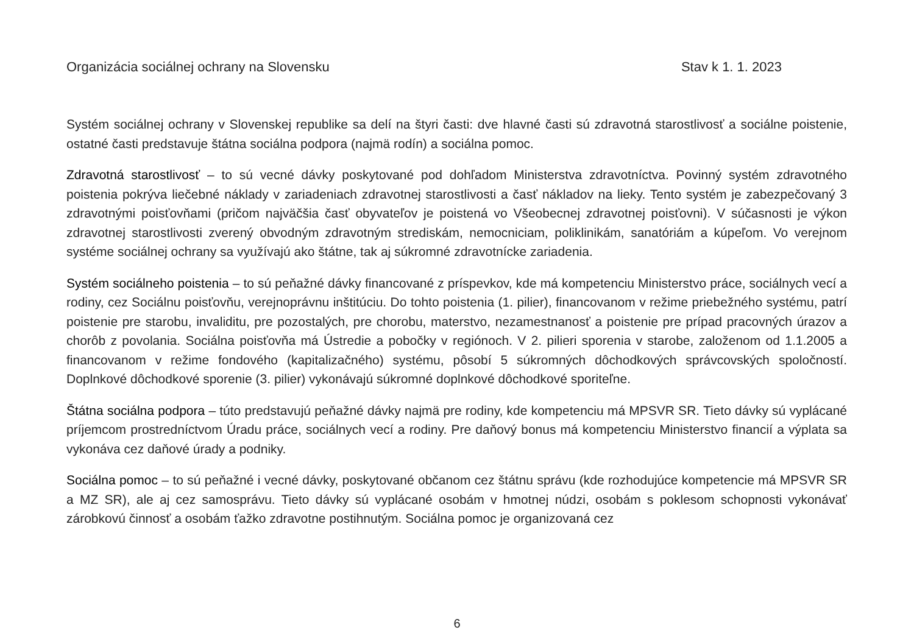Organizácia sociálnej ochrany na Slovensku Stav k 1. 1. 2023
Systém sociálnej ochrany v Slovenskej republike sa delí na štyri časti: dve hlavné časti sú zdravotná starostlivosť a sociálne poistenie, ostatné časti predstavuje štátna sociálna podpora (najmä rodín) a sociálna pomoc.
Zdravotná starostlivosť – to sú vecné dávky poskytované pod dohľadom Ministerstva zdravotníctva. Povinný systém zdravotného poistenia pokrýva liečebné náklady v zariadeniach zdravotnej starostlivosti a časť nákladov na lieky. Tento systém je zabezpečovaný 3 zdravotnými poisťovňami (pričom najväčšia časť obyvateľov je poistená vo Všeobecnej zdravotnej poisťovni). V súčasnosti je výkon zdravotnej starostlivosti zverený obvodným zdravotným strediskám, nemocniciam, poliklinikám, sanatóriám a kúpeľom. Vo verejnom systéme sociálnej ochrany sa využívajú ako štátne, tak aj súkromné zdravotnícke zariadenia.
Systém sociálneho poistenia – to sú peňažné dávky financované z príspevkov, kde má kompetenciu Ministerstvo práce, sociálnych vecí a rodiny, cez Sociálnu poisťovňu, verejnoprávnu inštitúciu. Do tohto poistenia (1. pilier), financovanom v režime priebežného systému, patrí poistenie pre starobu, invaliditu, pre pozostalých, pre chorobu, materstvo, nezamestnanosť a poistenie pre prípad pracovných úrazov a chorôb z povolania. Sociálna poisťovňa má Ústredie a pobočky v regiónoch. V 2. pilieri sporenia v starobe, založenom od 1.1.2005 a financovanom v režime fondového (kapitalizačného) systému, pôsobí 5 súkromných dôchodkových správcovských spoločností. Doplnkové dôchodkové sporenie (3. pilier) vykonávajú súkromné doplnkové dôchodkové sporiteľne.
Štátna sociálna podpora – túto predstavujú peňažné dávky najmä pre rodiny, kde kompetenciu má MPSVR SR. Tieto dávky sú vyplácané príjemcom prostredníctvom Úradu práce, sociálnych vecí a rodiny. Pre daňový bonus má kompetenciu Ministerstvo financií a výplata sa vykonáva cez daňové úrady a podniky.
Sociálna pomoc – to sú peňažné i vecné dávky, poskytované občanom cez štátnu správu (kde rozhodujúce kompetencie má MPSVR SR a MZ SR), ale aj cez samosprávu. Tieto dávky sú vyplácané osobám v hmotnej núdzi, osobám s poklesom schopnosti vykonávať zárobkovú činnosť a osobám ťažko zdravotne postihnutým. Sociálna pomoc je organizovaná cez
6